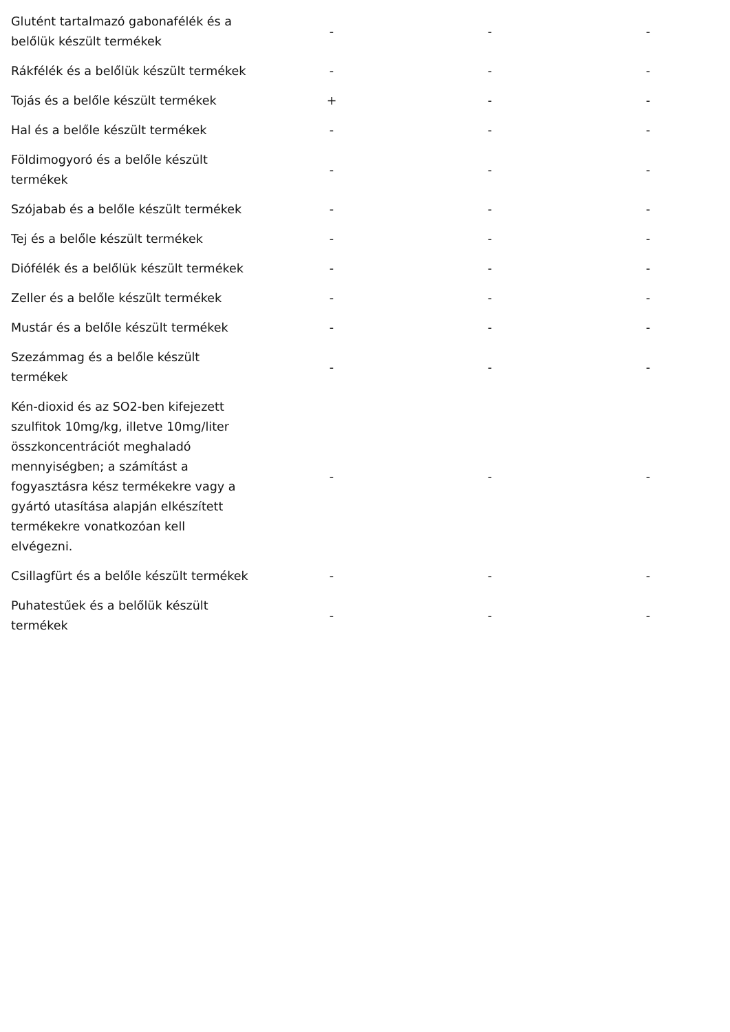| Glutént tartalmazó gabonafélék és a belőlük készült termékek | - | - | - |
| Rákfélék és a belőlük készült termékek | - | - | - |
| Tojás és a belőle készült termékek | + | - | - |
| Hal és a belőle készült termékek | - | - | - |
| Földimogyoró és a belőle készült termékek | - | - | - |
| Szójabab és a belőle készült termékek | - | - | - |
| Tej és a belőle készült termékek | - | - | - |
| Diófélék és a belőlük készült termékek | - | - | - |
| Zeller és a belőle készült termékek | - | - | - |
| Mustár és a belőle készült termékek | - | - | - |
| Szezámmag és a belőle készült termékek | - | - | - |
| Kén-dioxid és az SO2-ben kifejezett szulfitok 10mg/kg, illetve 10mg/liter összkoncentrációt meghaladó mennyiségben; a számítást a fogyasztásra kész termékekre vagy a gyártó utasítása alapján elkészített termékekre vonatkozóan kell elvégezni. | - | - | - |
| Csillagfürt és a belőle készült termékek | - | - | - |
| Puhatestűek és a belőlük készült termékek | - | - | - |